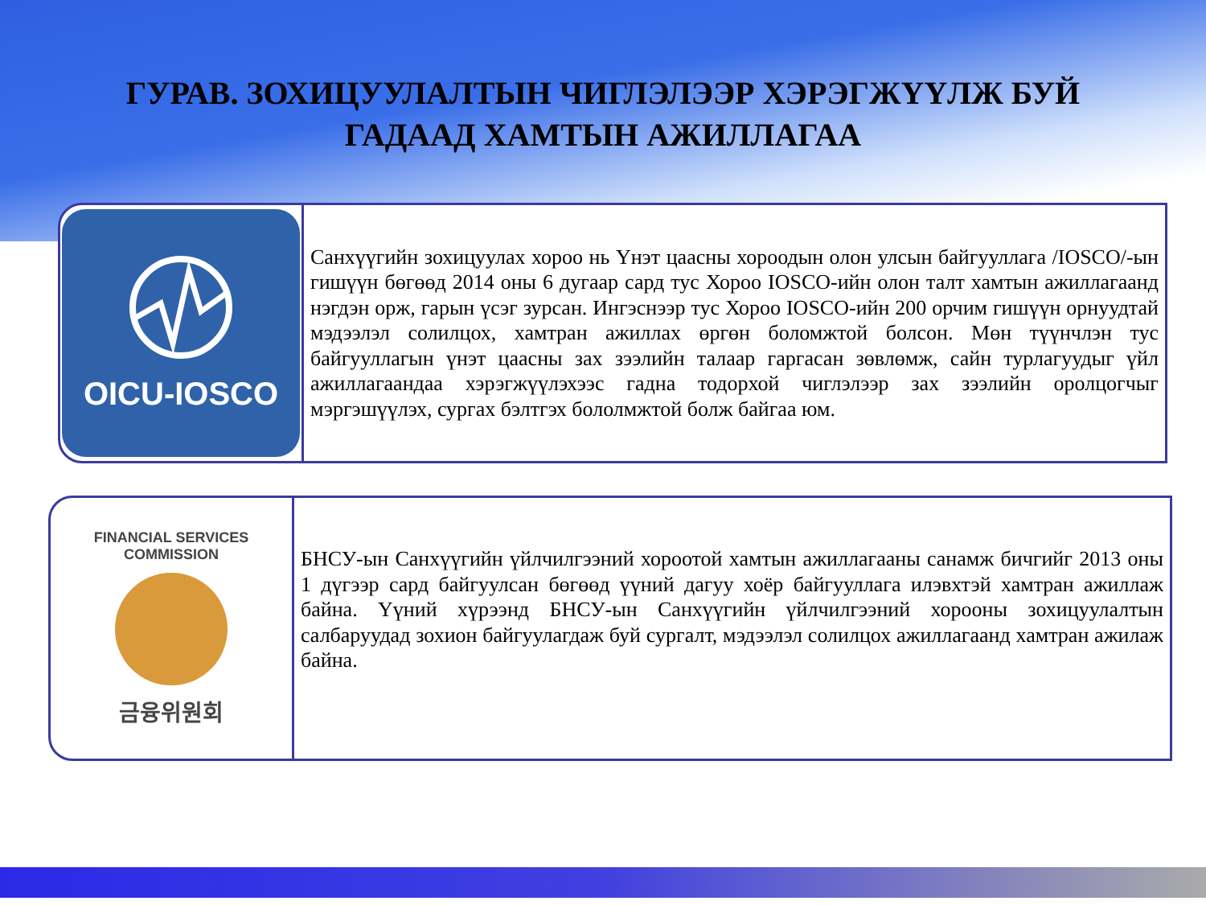ГУРАВ. ЗОХИЦУУЛАЛТЫН ЧИГЛЭЛЭЭР ХЭРЭГЖҮҮЛЖ БУЙ
ГАДААД ХАМТЫН АЖИЛЛАГАА
OICU-IOSCO
Санхүүгийн зохицуулах хороо нь Үнэт цаасны хороодын олон улсын байгууллага /IOSCO/-ын гишүүн бөгөөд 2014 оны 6 дугаар сард тус Хороо IOSCO-ийн олон талт хамтын ажиллагаанд нэгдэн орж, гарын үсэг зурсан. Ингэснээр тус Хороо IOSCO-ийн 200 орчим гишүүн орнуудтай мэдээлэл солилцох, хамтран ажиллах өргөн боломжтой болсон. Мөн түүнчлэн тус байгууллагын үнэт цаасны зах зээлийн талаар гаргасан зөвлөмж, сайн турлагуудыг үйл ажиллагаандаа хэрэгжүүлэхээс гадна тодорхой чиглэлээр зах зээлийн оролцогчыг мэргэшүүлэх, сургах бэлтгэх бололмжтой болж байгаа юм.
FINANCIAL SERVICES COMMISSION
금융위원회
БНСУ-ын Санхүүгийн үйлчилгээний хороотой хамтын ажиллагааны санамж бичгийг 2013 оны 1 дүгээр сард байгуулсан бөгөөд үүний дагуу хоёр байгууллага илэвхтэй хамтран ажиллаж байна. Үүний хүрээнд БНСУ-ын Санхүүгийн үйлчилгээний хорооны зохицуулалтын салбаруудад зохион байгуулагдаж буй сургалт, мэдээлэл солилцох ажиллагаанд хамтран ажилаж байна.